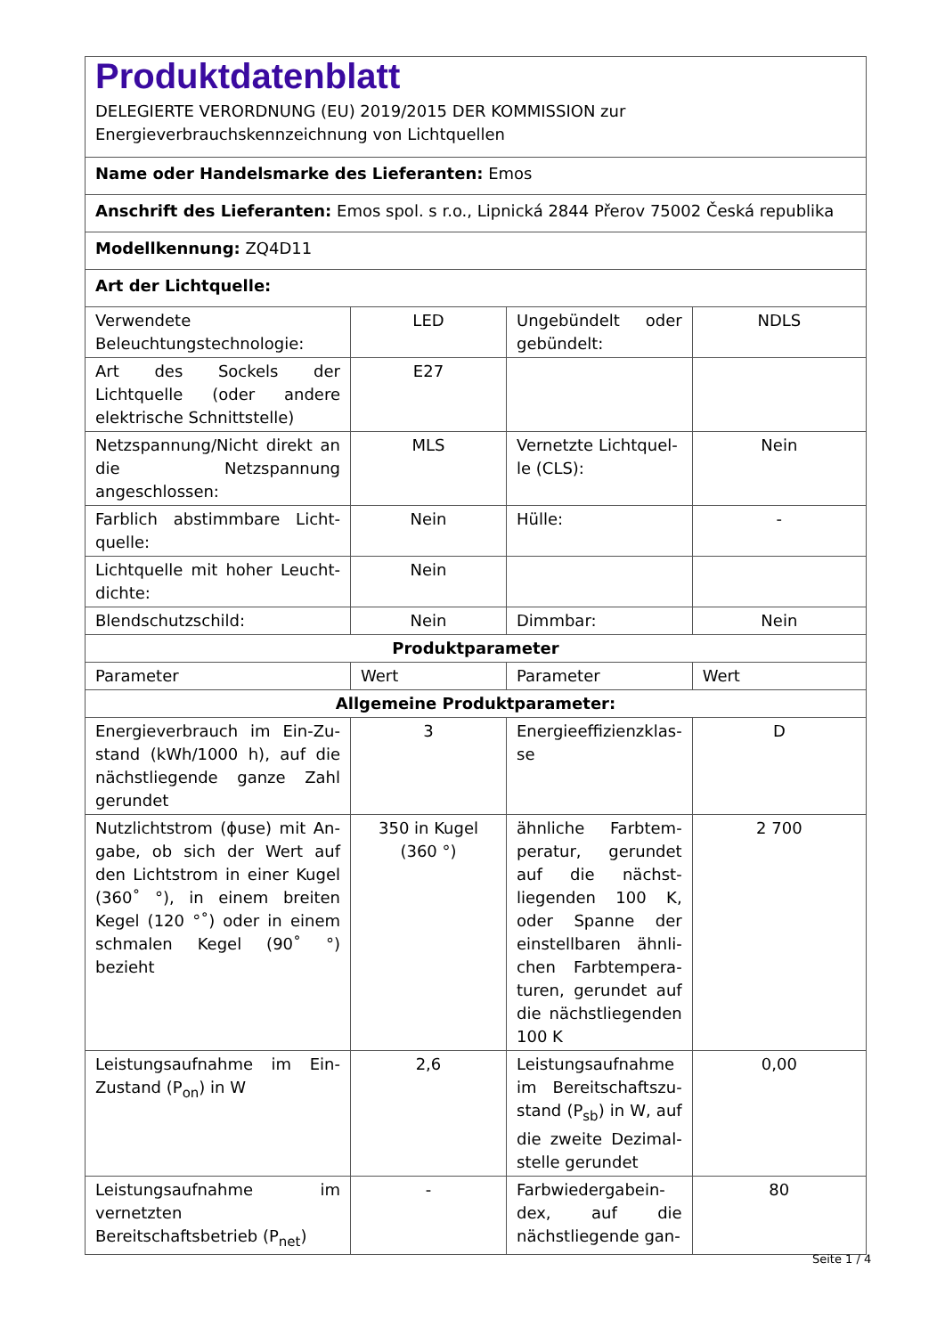| Produktdatenblatt DELEGIERTE VERORDNUNG (EU) 2019/2015 DER KOMMISSION zur Energieverbrauchskennzeichnung von Lichtquellen | | | |
| Name oder Handelsmarke des Lieferanten: Emos | | | |
| Anschrift des Lieferanten: Emos spol. s r.o., Lipnická 2844 Přerov 75002 Česká republika | | | |
| Modellkennung: ZQ4D11 | | | |
| Art der Lichtquelle: | | | |
| Verwendete Beleuchtungstech­nologie: | LED | Ungebündelt oder gebündelt: | NDLS |
| Art des Sockels der Lichtquelle (oder andere elektrische Schnittstelle) | E27 | | |
| Netzspannung/Nicht direkt an die Netzspannung angeschlos­sen: | MLS | Vernetzte Lichtquel­le (CLS): | Nein |
| Farblich abstimmbare Licht­quelle: | Nein | Hülle: | - |
| Lichtquelle mit hoher Leucht­dichte: | Nein | | |
| Blendschutzschild: | Nein | Dimmbar: | Nein |
| Produktparameter | | | |
| Parameter | Wert | Parameter | Wert |
| Allgemeine Produktparameter: | | | |
| Energieverbrauch im Ein-Zu­stand (kWh/1000 h), auf die nächstliegende ganze Zahl ge­rundet | 3 | Energieeffizienzklas­se | D |
| Nutzlichtstrom (ϕuse) mit An­gabe, ob sich der Wert auf den Lichtstrom in einer Kugel (360˚ °), in einem breiten Kegel (120 °˚) oder in einem schmalen Kegel (90˚ °) bezieht | 350 in Ku­gel (360 °) | ähnliche Farbtem­peratur, gerundet auf die nächst­liegenden 100 K, oder Spanne der einstellbaren ähnli­chen Farbtempera­turen, gerundet auf die nächstliegenden 100 K | 2 700 |
| Leistungsaufnahme im Ein-Zu­stand (P<sub>on</sub>) in W | 2,6 | Leistungsaufnahme im Bereitschaftszu­stand (P<sub>sb</sub>) in W, auf die zweite Dezimal­stelle gerundet | 0,00 |
| Leistungsaufnahme im vernetz­ten Bereitschaftsbetrieb (P<sub>net</sub>) | - | Farbwiedergabein­dex, auf die nächstliegende gan- | 80 |
Seite 1 / 4